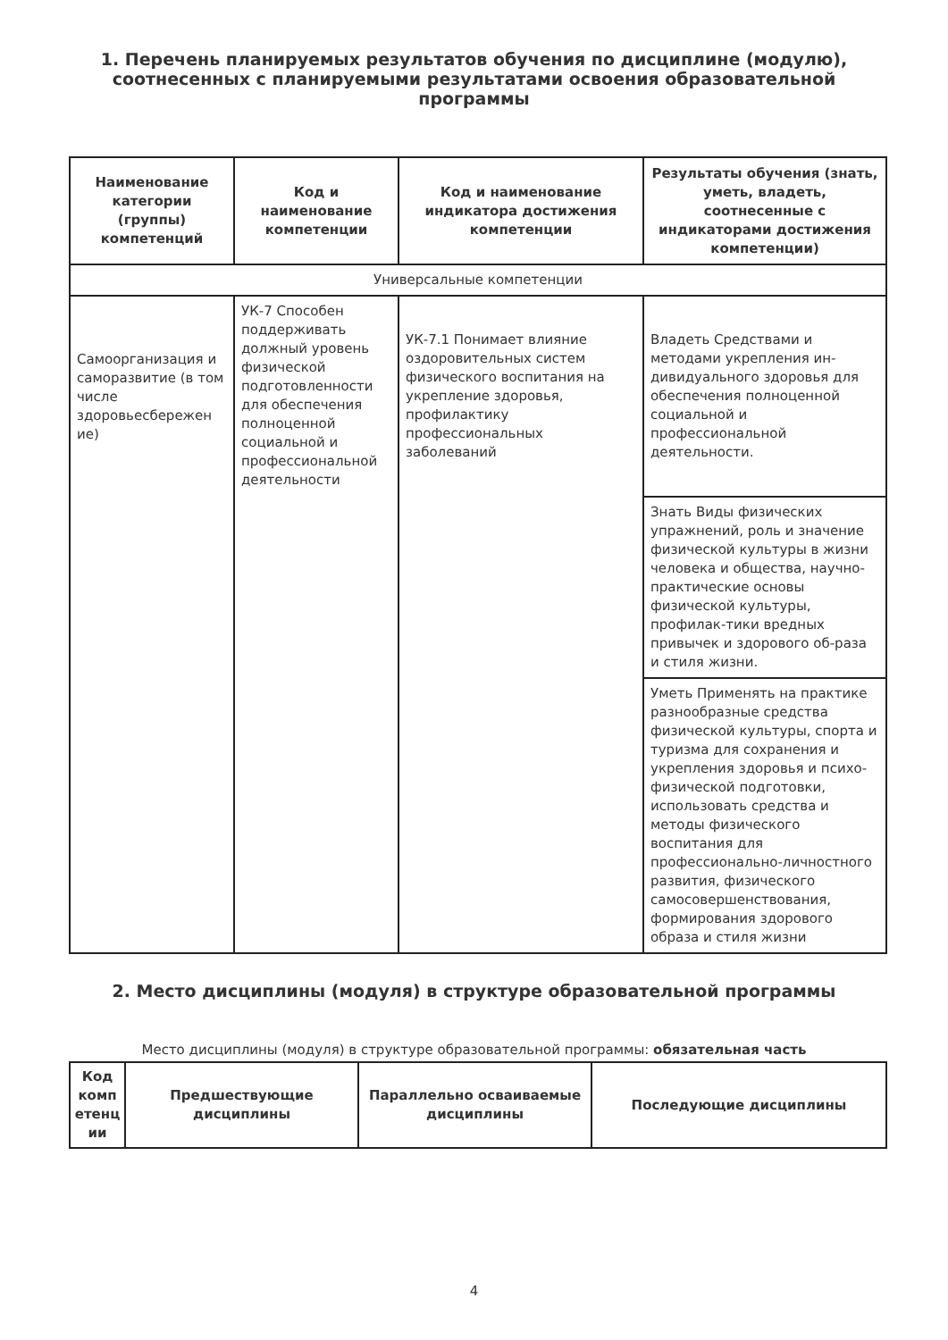1. Перечень планируемых результатов обучения по дисциплине (модулю), соотнесенных с планируемыми результатами освоения образовательной программы
| Наименование категории (группы) компетенций | Код и наименование компетенции | Код и наименование индикатора достижения компетенции | Результаты обучения (знать, уметь, владеть, соотнесенные с индикаторами достижения компетенции) |
| --- | --- | --- | --- |
| Универсальные компетенции | | | |
| Самоорганизация и саморазвитие (в том числе здоровьесбережен ие) | УК-7 Способен поддерживать должный уровень физической подготовленности для обеспечения полноценной социальной и профессиональной деятельности | УК-7.1 Понимает влияние оздоровительных систем физического воспитания на укрепление здоровья, профилактику профессиональных заболеваний | Владеть Средствами и методами укрепления ин-дивидуального здоровья для обеспечения полноценной социальной и профессиональной деятельности. |
| | | | Знать Виды физических упражнений, роль и значение физической культуры в жизни человека и общества, научно-практические основы физической культуры, профилак-тики вредных привычек и здорового об-раза и стиля жизни. |
| | | | Уметь Применять на практике разнообразные средства физической культуры, спорта и туризма для сохранения и укрепления здоровья и психо-физической подготовки, использовать средства и методы физического воспитания для профессионально-личностного развития, физического самосовершенствования, формирования здорового образа и стиля жизни |
2. Место дисциплины (модуля) в структуре образовательной программы
Место дисциплины (модуля) в структуре образовательной программы: обязательная часть
| Код комп етенц ии | Предшествующие дисциплины | Параллельно осваиваемые дисциплины | Последующие дисциплины |
| --- | --- | --- | --- |
4